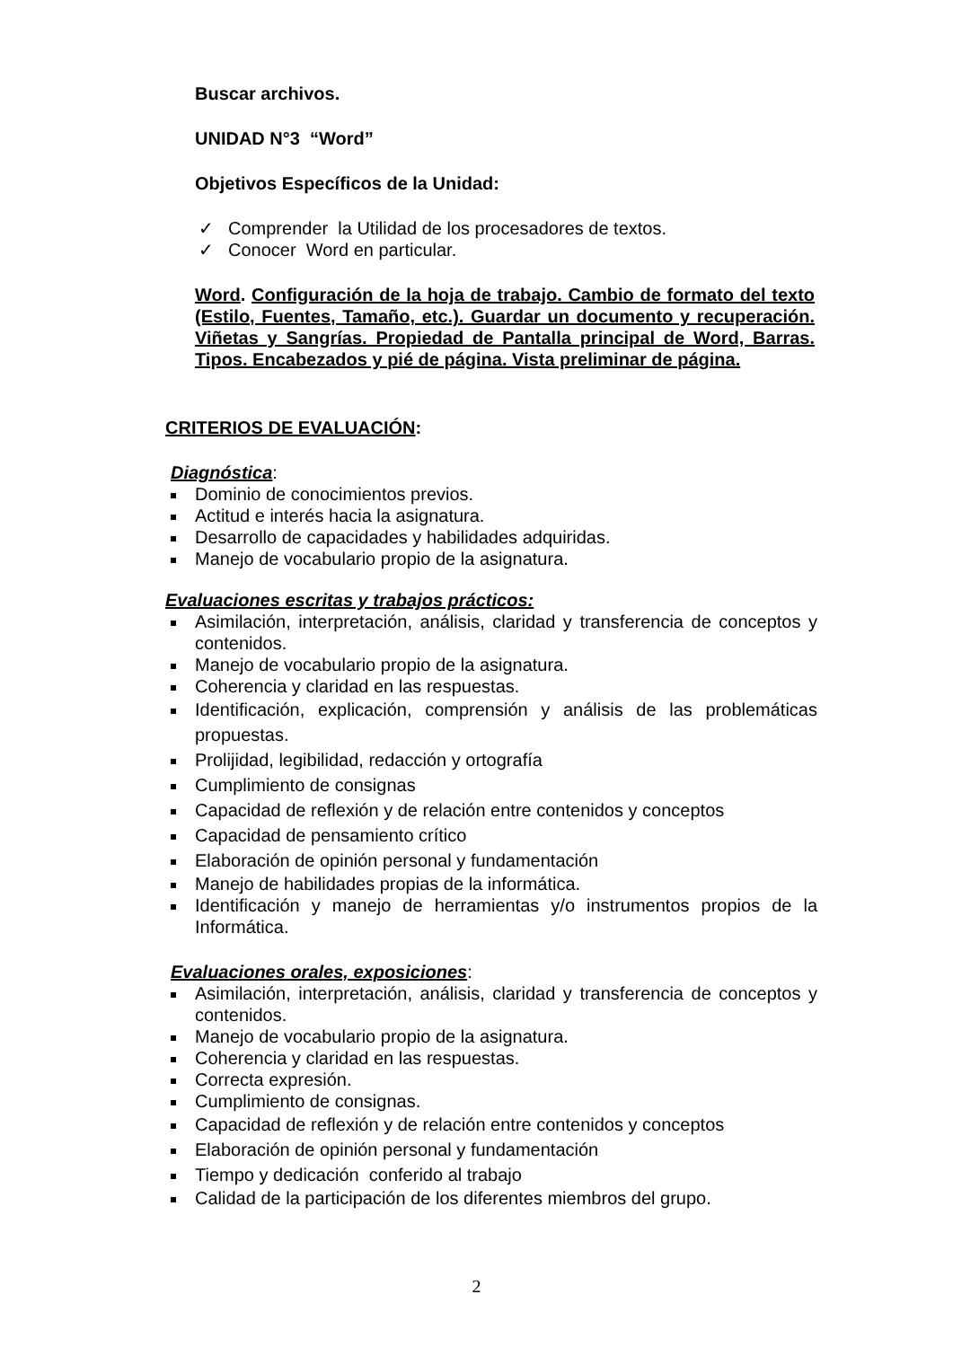Buscar archivos.
UNIDAD N°3 “Word”
Objetivos Específicos de la Unidad:
✓ Comprender la Utilidad de los procesadores de textos.
✓ Conocer Word en particular.
Word. Configuración de la hoja de trabajo. Cambio de formato del texto (Estilo, Fuentes, Tamaño, etc.). Guardar un documento y recuperación. Viñetas y Sangrías. Propiedad de Pantalla principal de Word, Barras. Tipos. Encabezados y pié de página. Vista preliminar de página.
CRITERIOS DE EVALUACIÓN:
Diagnóstica:
Dominio de conocimientos previos.
Actitud e interés hacia la asignatura.
Desarrollo de capacidades y habilidades adquiridas.
Manejo de vocabulario propio de la asignatura.
Evaluaciones escritas y trabajos prácticos:
Asimilación, interpretación, análisis, claridad y transferencia de conceptos y contenidos.
Manejo de vocabulario propio de la asignatura.
Coherencia y claridad en las respuestas.
Identificación, explicación, comprensión y análisis de las problemáticas propuestas.
Prolijidad, legibilidad, redacción y ortografía
Cumplimiento de consignas
Capacidad de reflexión y de relación entre contenidos y conceptos
Capacidad de pensamiento crítico
Elaboración de opinión personal y fundamentación
Manejo de habilidades propias de la informática.
Identificación y manejo de herramientas y/o instrumentos propios de la Informática.
Evaluaciones orales, exposiciones:
Asimilación, interpretación, análisis, claridad y transferencia de conceptos y contenidos.
Manejo de vocabulario propio de la asignatura.
Coherencia y claridad en las respuestas.
Correcta expresión.
Cumplimiento de consignas.
Capacidad de reflexión y de relación entre contenidos y conceptos
Elaboración de opinión personal y fundamentación
Tiempo y dedicación conferido al trabajo
Calidad de la participación de los diferentes miembros del grupo.
2